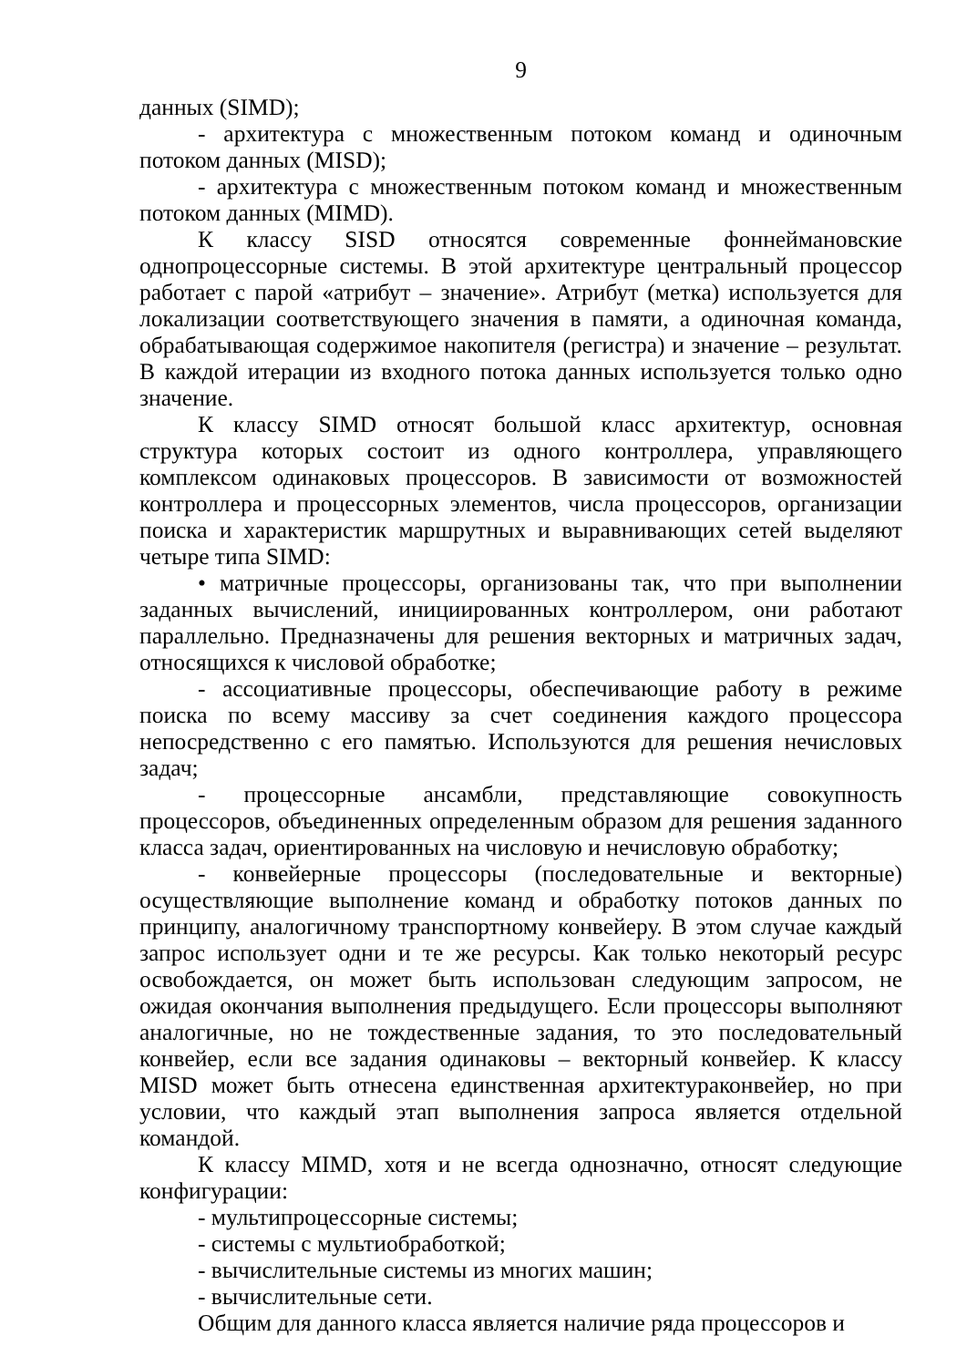9
данных (SIMD);
- архитектура с множественным потоком команд и одиночным потоком данных (MISD);
- архитектура с множественным потоком команд и множественным потоком данных (MIMD).
К классу SISD относятся современные фоннеймановские однопроцессорные системы. В этой архитектуре центральный процессор работает с парой «атрибут – значение». Атрибут (метка) используется для локализации соответствующего значения в памяти, а одиночная команда, обрабатывающая содержимое накопителя (регистра) и значение – результат. В каждой итерации из входного потока данных используется только одно значение.
К классу SIMD относят большой класс архитектур, основная структура которых состоит из одного контроллера, управляющего комплексом одинаковых процессоров. В зависимости от возможностей контроллера и процессорных элементов, числа процессоров, организации поиска и характеристик маршрутных и выравнивающих сетей выделяют четыре типа SIMD:
• матричные процессоры, организованы так, что при выполнении заданных вычислений, инициированных контроллером, они работают параллельно. Предназначены для решения векторных и матричных задач, относящихся к числовой обработке;
- ассоциативные процессоры, обеспечивающие работу в режиме поиска по всему массиву за счет соединения каждого процессора непосредственно с его памятью. Используются для решения нечисловых задач;
- процессорные ансамбли, представляющие совокупность процессоров, объединенных определенным образом для решения заданного класса задач, ориентированных на числовую и нечисловую обработку;
- конвейерные процессоры (последовательные и векторные) осуществляющие выполнение команд и обработку потоков данных по принципу, аналогичному транспортному конвейеру. В этом случае каждый запрос использует одни и те же ресурсы. Как только некоторый ресурс освобождается, он может быть использован следующим запросом, не ожидая окончания выполнения предыдущего. Если процессоры выполняют аналогичные, но не тождественные задания, то это последовательный конвейер, если все задания одинаковы – векторный конвейер. К классу MISD может быть отнесена единственная архитектураконвейер, но при условии, что каждый этап выполнения запроса является отдельной командой.
К классу MIMD, хотя и не всегда однозначно, относят следующие конфигурации:
- мультипроцессорные системы;
- системы с мультиобработкой;
- вычислительные системы из многих машин;
- вычислительные сети.
Общим для данного класса является наличие ряда процессоров и